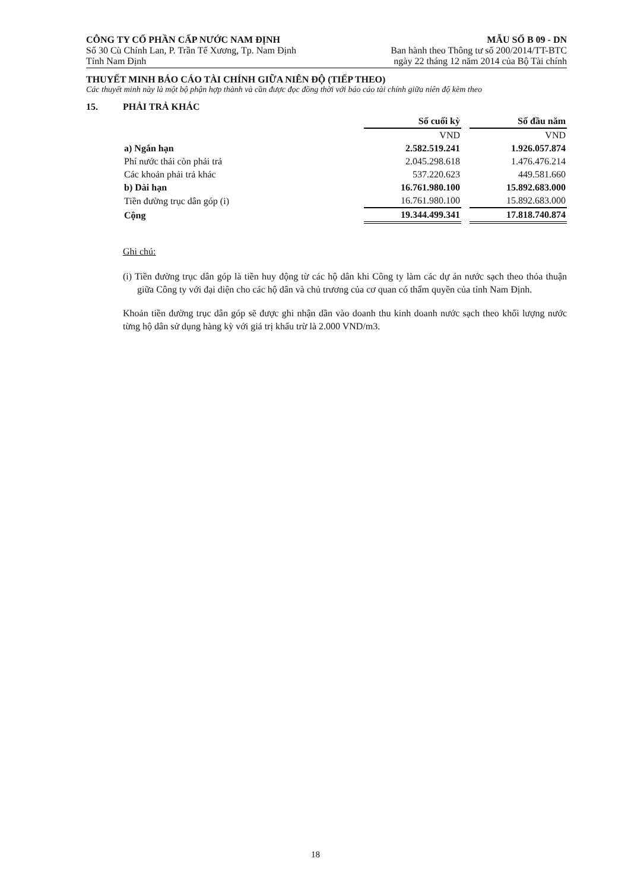CÔNG TY CỔ PHẦN CẤP NƯỚC NAM ĐỊNH
Số 30 Cù Chính Lan, P. Trần Tế Xương, Tp. Nam Định
Tỉnh Nam Định
MẪU SỐ B 09 - DN
Ban hành theo Thông tư số 200/2014/TT-BTC
ngày 22 tháng 12 năm 2014 của Bộ Tài chính
THUYẾT MINH BÁO CÁO TÀI CHÍNH GIỮA NIÊN ĐỘ (TIẾP THEO)
Các thuyết minh này là một bộ phận hợp thành và cần được đọc đồng thời với báo cáo tài chính giữa niên độ kèm theo
15. PHẢI TRẢ KHÁC
| | Số cuối kỳ | | Số đầu năm |
| | VND | | VND |
| a) Ngắn hạn | 2.582.519.241 | | 1.926.057.874 |
| Phí nước thải còn phải trả | 2.045.298.618 | | 1.476.476.214 |
| Các khoản phải trả khác | 537.220.623 | | 449.581.660 |
| b) Dài hạn | 16.761.980.100 | | 15.892.683.000 |
| Tiền đường trục dân góp (i) | 16.761.980.100 | | 15.892.683.000 |
| Cộng | 19.344.499.341 | | 17.818.740.874 |
Ghi chú:
(i) Tiền đường trục dân góp là tiền huy động từ các hộ dân khi Công ty làm các dự án nước sạch theo thỏa thuận giữa Công ty với đại diện cho các hộ dân và chủ trương của cơ quan có thẩm quyền của tỉnh Nam Định.
Khoản tiền đường trục dân góp sẽ được ghi nhận dần vào doanh thu kinh doanh nước sạch theo khối lượng nước từng hộ dân sử dụng hàng kỳ với giá trị khấu trừ là 2.000 VND/m3.
18